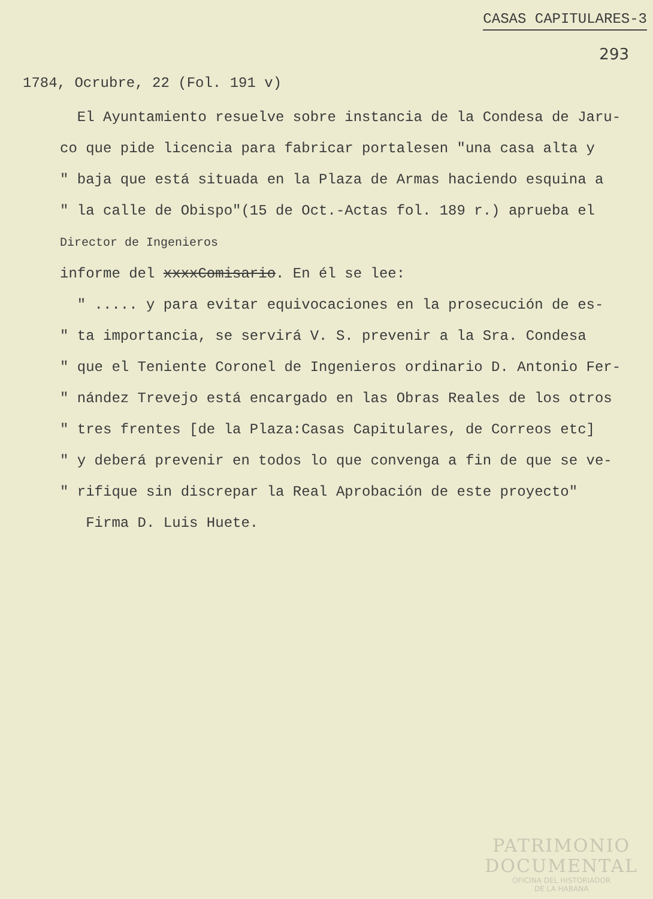CASAS CAPITULARES-3
293
1784, Ocrubre, 22 (Fol. 191 v)
El Ayuntamiento resuelve sobre instancia de la Condesa de Jaru-
co que pide licencia para fabricar portalesen "una casa alta y
" baja que está situada en la Plaza de Armas haciendo esquina a
" la calle de Obispo"(15 de Oct.-Actas fol. 189 r.) aprueba el
Director de Ingenieros
informe del xxxxComisario. En él se lee:
" ..... y para evitar equivocaciones en la prosecución de es-
" ta importancia, se servirá V. S. prevenir a la Sra. Condesa
" que el Teniente Coronel de Ingenieros ordinario D. Antonio Fer-
" nández Trevejo está encargado en las Obras Reales de los otros
" tres frentes [de la Plaza:Casas Capitulares, de Correos etc]
" y deberá prevenir en todos lo que convenga a fin de que se ve-
" rifique sin discrepar la Real Aprobación de este proyecto"
Firma D. Luis Huete.
PATRIMONIO
DOCUMENTAL
OFICINA DEL HISTORIADOR
DE LA HABANA